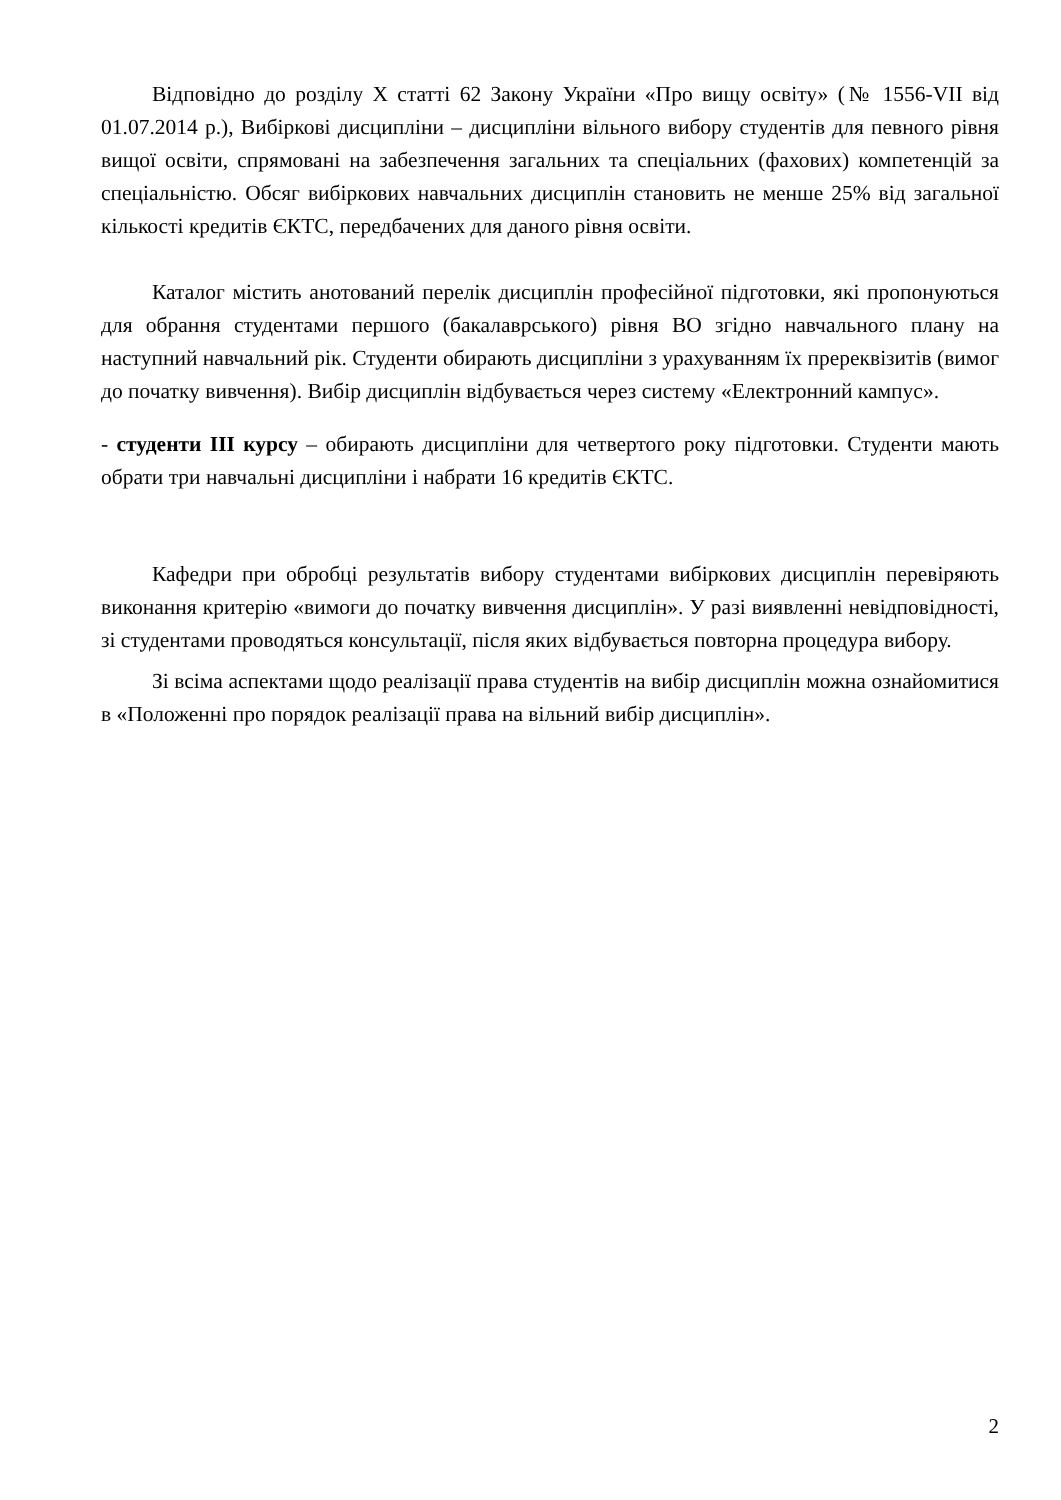Відповідно до розділу Х статті 62 Закону України «Про вищу освіту» (№ 1556-VII від 01.07.2014 р.), Вибіркові дисципліни – дисципліни вільного вибору студентів для певного рівня вищої освіти, спрямовані на забезпечення загальних та спеціальних (фахових) компетенцій за спеціальністю. Обсяг вибіркових навчальних дисциплін становить не менше 25% від загальної кількості кредитів ЄКТС, передбачених для даного рівня освіти.
Каталог містить анотований перелік дисциплін професійної підготовки, які пропонуються для обрання студентами першого (бакалаврського) рівня ВО згідно навчального плану на наступний навчальний рік. Студенти обирають дисципліни з урахуванням їх пререквізитів (вимог до початку вивчення). Вибір дисциплін відбувається через систему «Електронний кампус».
- студенти ІІІ курсу – обирають дисципліни для четвертого року підготовки. Студенти мають обрати три навчальні дисципліни і набрати 16 кредитів ЄКТС.
Кафедри при обробці результатів вибору студентами вибіркових дисциплін перевіряють виконання критерію «вимоги до початку вивчення дисциплін». У разі виявленні невідповідності, зі студентами проводяться консультації, після яких відбувається повторна процедура вибору.
Зі всіма аспектами щодо реалізації права студентів на вибір дисциплін можна ознайомитися в «Положенні про порядок реалізації права на вільний вибір дисциплін».
2